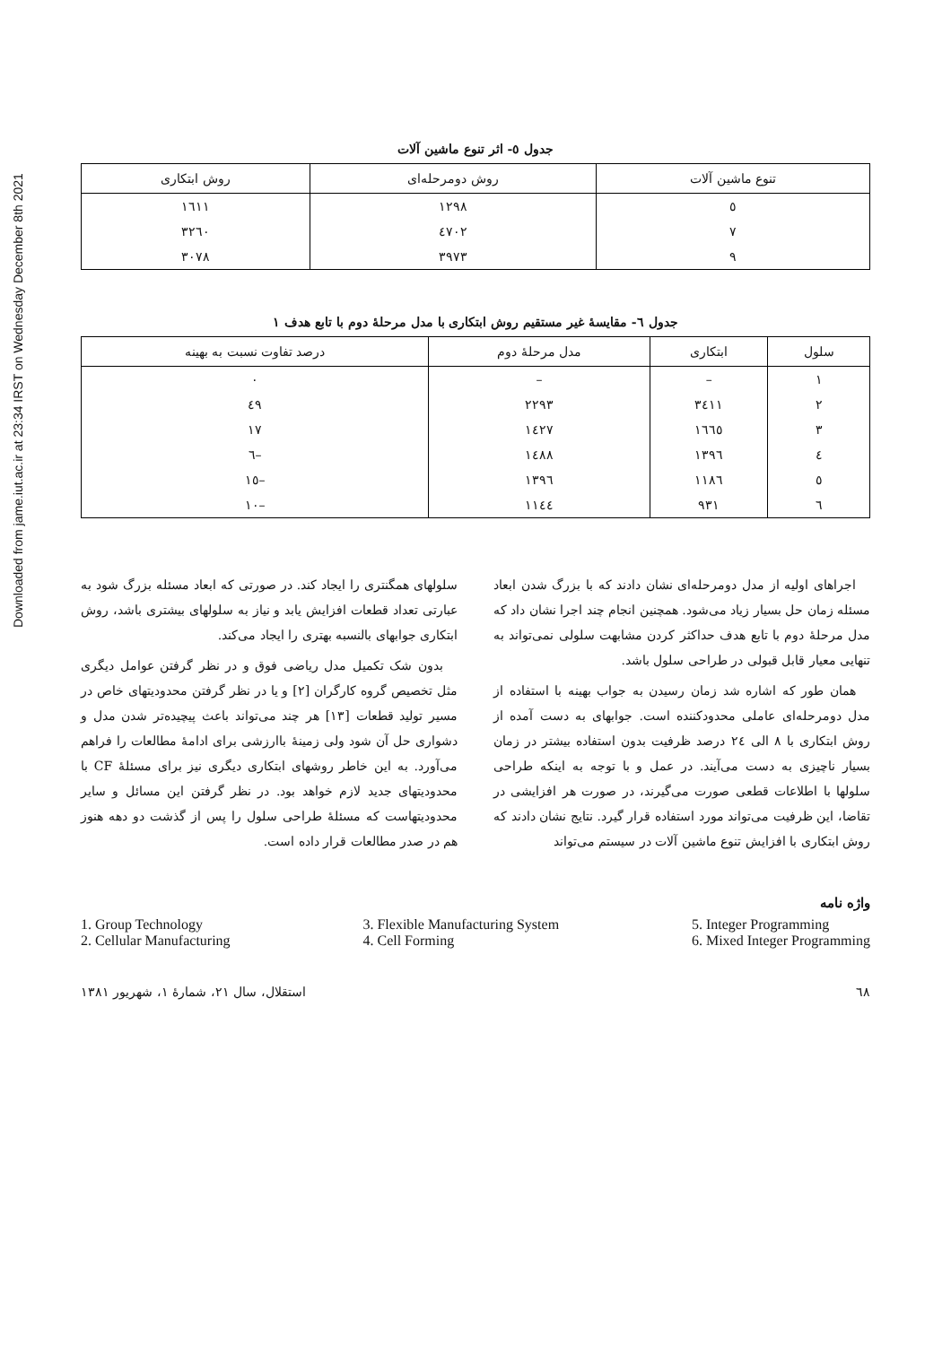Downloaded from jame.iut.ac.ir at 23:34 IRST on Wednesday December 8th 2021
جدول ٥- اثر تنوع ماشین آلات
| تنوع ماشین آلات | روش دومرحله‌ای | روش ابتکاری |
| --- | --- | --- |
| ٥ | ١٢٩٨ | ١٦١١ |
| ٧ | ٤٧٠٢ | ٣٢٦٠ |
| ٩ | ٣٩٧٣ | ٣٠٧٨ |
جدول ٦- مقایسهٔ غیر مستقیم روش ابتکاری با مدل مرحلهٔ دوم با تابع هدف ١
| سلول | ابتکاری | مدل مرحلهٔ دوم | درصد تفاوت نسبت به بهینه |
| --- | --- | --- | --- |
| ١ | – | – | ٠ |
| ٢ | ٣٤١١ | ٢٢٩٣ | ٤٩ |
| ٣ | ١٦٦٥ | ١٤٢٧ | ١٧ |
| ٤ | ١٣٩٦ | ١٤٨٨ | –٦ |
| ٥ | ١١٨٦ | ١٣٩٦ | –١٥ |
| ٦ | ٩٣١ | ١١٤٤ | –١٠ |
اجراهای اولیه از مدل دومرحله‌ای نشان دادند که با بزرگ شدن ابعاد مسئله زمان حل بسیار زیاد می‌شود. همچنین انجام چند اجرا نشان داد که مدل مرحلهٔ دوم با تابع هدف حداکثر کردن مشابهت سلولی نمی‌تواند به تنهایی معیار قابل قبولی در طراحی سلول باشد.
همان طور که اشاره شد زمان رسیدن به جواب بهینه با استفاده از مدل دومرحله‌ای عاملی محدودکننده است. جوابهای به دست آمده از روش ابتکاری با ٨ الی ٢٤ درصد ظرفیت بدون استفاده بیشتر در زمان بسیار ناچیزی به دست می‌آیند. در عمل و با توجه به اینکه طراحی سلولها با اطلاعات قطعی صورت می‌گیرند، در صورت هر افزایشی در تقاضا، این ظرفیت می‌تواند مورد استفاده قرار گیرد. نتایج نشان دادند که روش ابتکاری با افزایش تنوع ماشین آلات در سیستم می‌تواند
سلولهای همگنتری را ایجاد کند. در صورتی که ابعاد مسئله بزرگ شود به عبارتی تعداد قطعات افزایش یابد و نیاز به سلولهای بیشتری باشد، روش ابتکاری جوابهای بالنسبه بهتری را ایجاد می‌کند.
بدون شک تکمیل مدل ریاضی فوق و در نظر گرفتن عوامل دیگری مثل تخصیص گروه کارگران [٢] و یا در نظر گرفتن محدودیتهای خاص در مسیر تولید قطعات [١٣] هر چند می‌تواند باعث پیچیده‌تر شدن مدل و دشواری حل آن شود ولی زمینهٔ باارزشی برای ادامهٔ مطالعات را فراهم می‌آورد. به این خاطر روشهای ابتکاری دیگری نیز برای مسئلهٔ CF با محدودیتهای جدید لازم خواهد بود. در نظر گرفتن این مسائل و سایر محدودیتهاست که مسئلهٔ طراحی سلول را پس از گذشت دو دهه هنوز هم در صدر مطالعات قرار داده است.
واژه نامه
1. Group Technology
2. Cellular Manufacturing
3. Flexible Manufacturing System
4. Cell Forming
5. Integer Programming
6. Mixed Integer Programming
٦٨ استقلال، سال ٢١، شمارهٔ ١، شهریور ١٣٨١